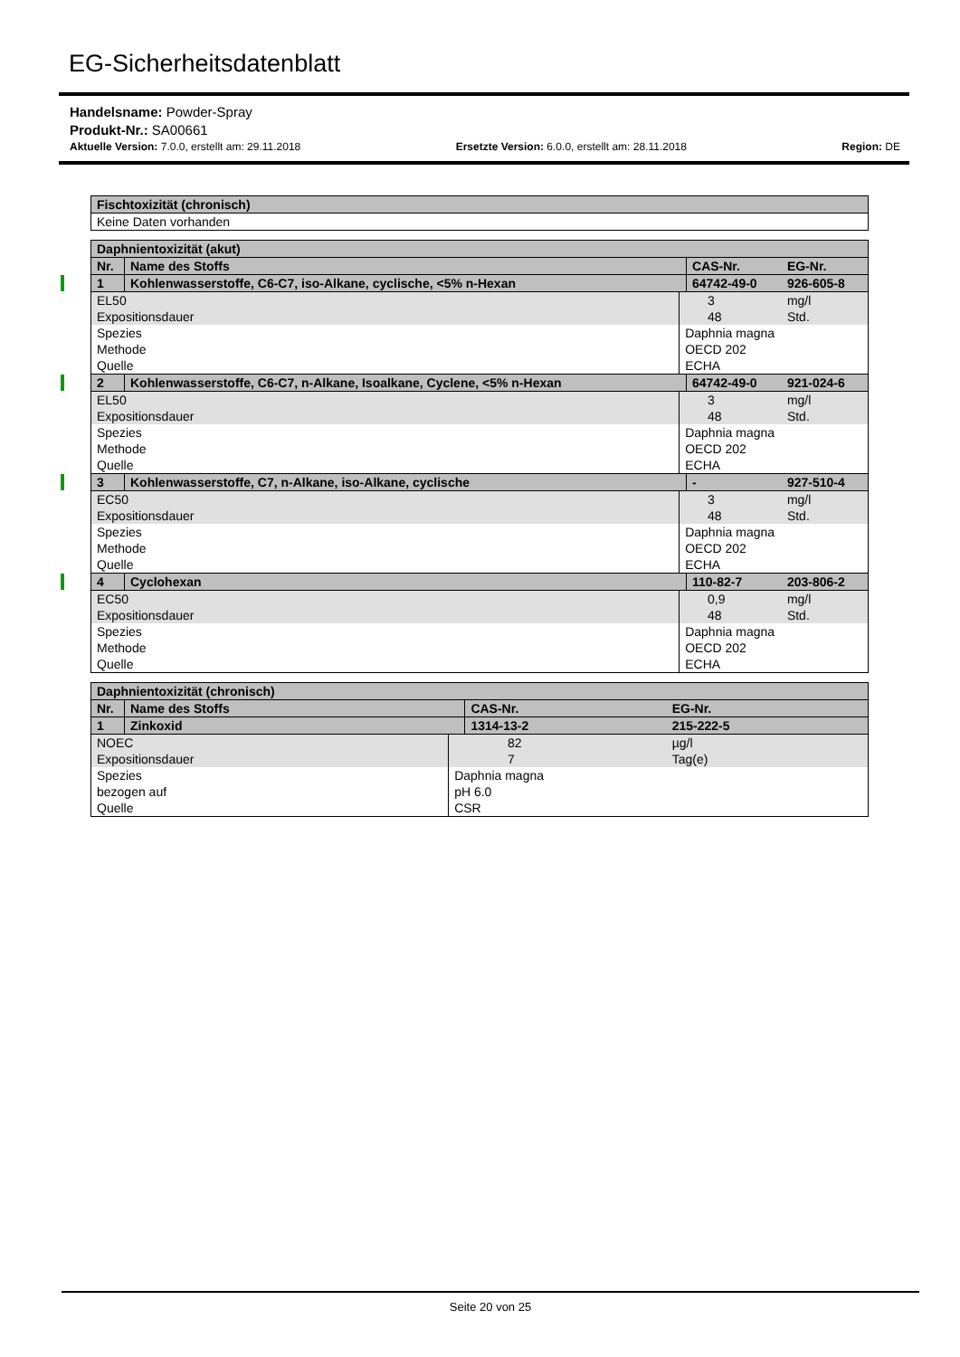EG-Sicherheitsdatenblatt
Handelsname: Powder-Spray
Produkt-Nr.: SA00661
Aktuelle Version: 7.0.0, erstellt am: 29.11.2018 Ersetzte Version: 6.0.0, erstellt am: 28.11.2018 Region: DE
| Fischtoxizität (chronisch) |
| --- |
| Keine Daten vorhanden |
| Daphnientoxizität (akut) | | | | | |
| --- | --- | --- | --- | --- | --- |
| Nr. | Name des Stoffs | | CAS-Nr. | | EG-Nr. |
| 1 | Kohlenwasserstoffe, C6-C7, iso-Alkane, cyclische, <5% n-Hexan | | 64742-49-0 | | 926-605-8 |
| EL50 Expositionsdauer | | | | 3 48 | mg/l Std. |
| Spezies Methode Quelle | | Daphnia magna OECD 202 ECHA | | | |
| 2 | Kohlenwasserstoffe, C6-C7, n-Alkane, Isoalkane, Cyclene, <5% n-Hexan | | 64742-49-0 | | 921-024-6 |
| EL50 Expositionsdauer | | | | 3 48 | mg/l Std. |
| Spezies Methode Quelle | | Daphnia magna OECD 202 ECHA | | | |
| 3 | Kohlenwasserstoffe, C7, n-Alkane, iso-Alkane, cyclische | | - | | 927-510-4 |
| EC50 Expositionsdauer | | | | 3 48 | mg/l Std. |
| Spezies Methode Quelle | | Daphnia magna OECD 202 ECHA | | | |
| 4 | Cyclohexan | | 110-82-7 | | 203-806-2 |
| EC50 Expositionsdauer | | | | 0,9 48 | mg/l Std. |
| Spezies Methode Quelle | | Daphnia magna OECD 202 ECHA | | | |
| Daphnientoxizität (chronisch) | | | | | |
| --- | --- | --- | --- | --- | --- |
| Nr. | Name des Stoffs | | CAS-Nr. | | EG-Nr. |
| 1 | Zinkoxid | | 1314-13-2 | | 215-222-5 |
| NOEC Expositionsdauer | | | | 82 7 | µg/l Tag(e) |
| Spezies bezogen auf Quelle | | Daphnia magna pH 6.0 CSR | | | |
Seite 20 von 25